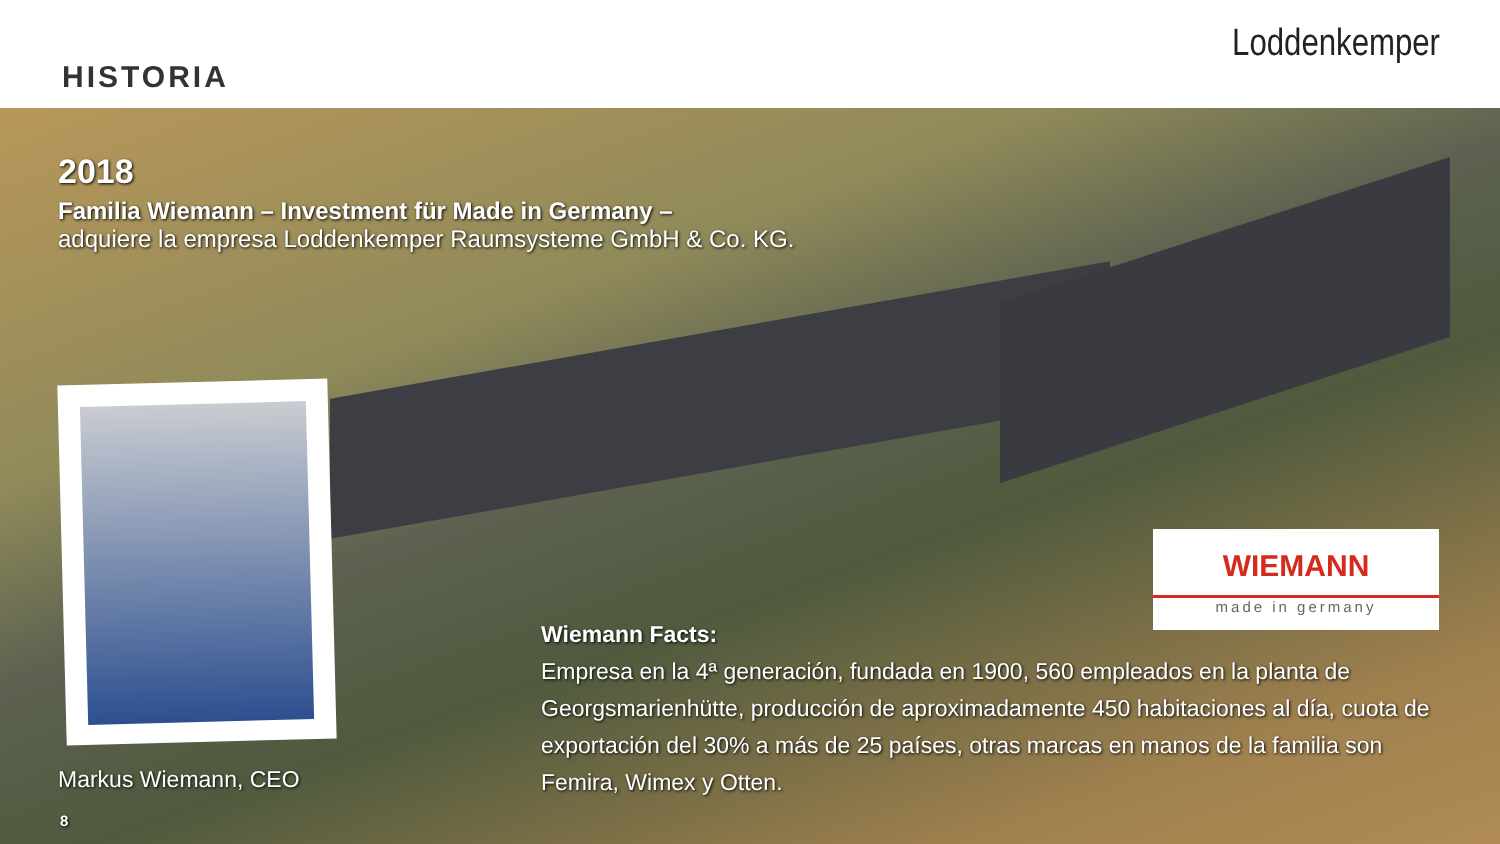HISTORIA
Loddenkemper
2018
Familia Wiemann – Investment für Made in Germany –
adquiere la empresa Loddenkemper Raumsysteme GmbH & Co. KG.
WIEMANN
made in germany
Wiemann Facts:
Empresa en la 4ª generación, fundada en 1900, 560 empleados en la planta de Georgsmarienhütte, producción de aproximadamente 450 habitaciones al día, cuota de exportación del 30% a más de 25 países, otras marcas en manos de la familia son Femira, Wimex y Otten.
Markus Wiemann, CEO
8